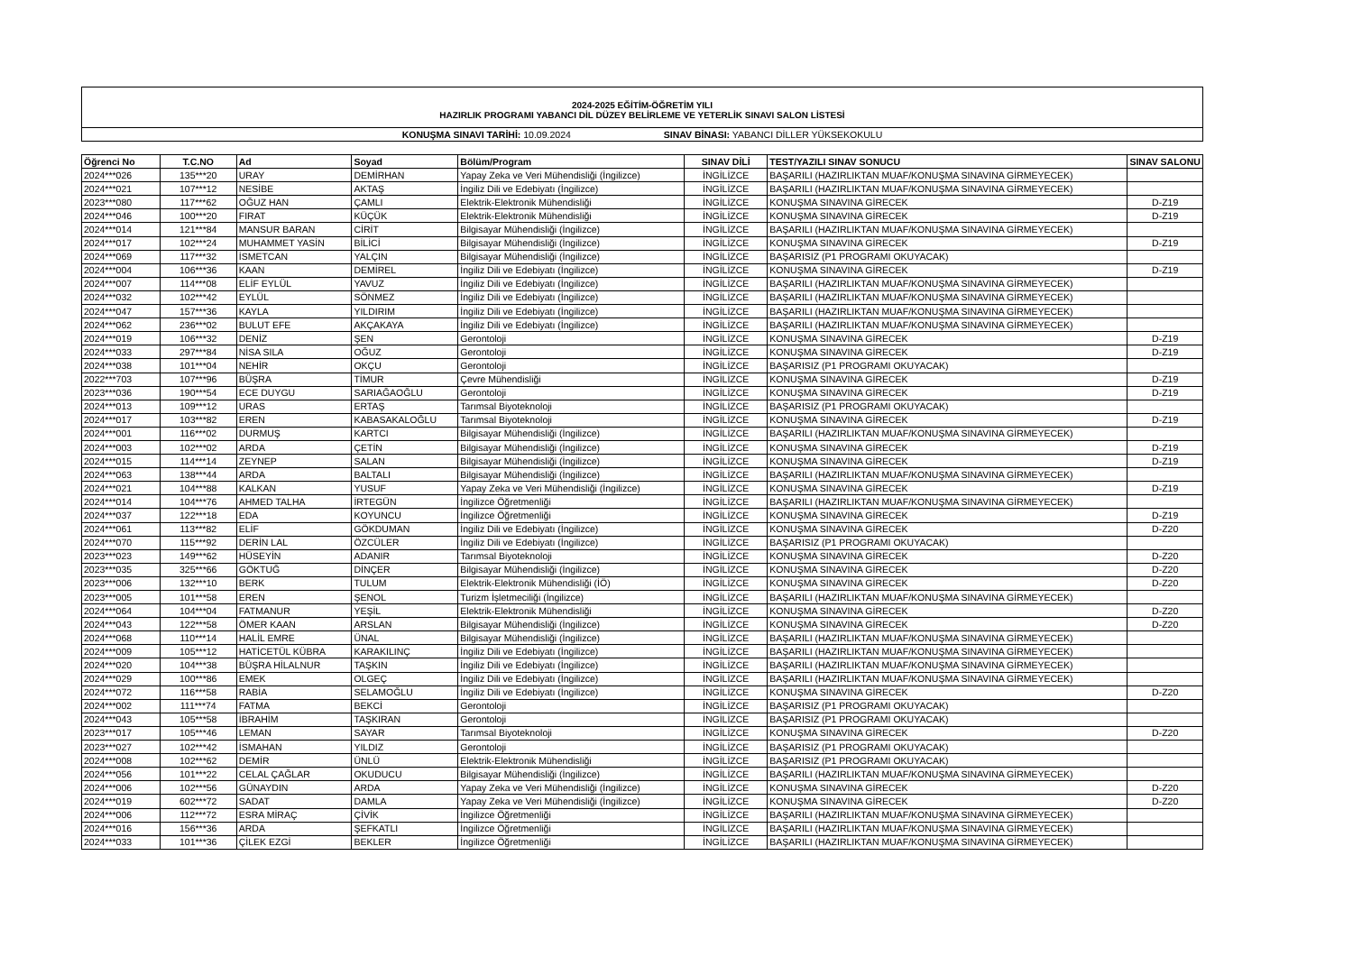2024-2025 EĞİTİM-ÖĞRETİM YILI
HAZIRLIK PROGRAMI YABANCI DİL DÜZEY BELİRLEME VE YETERLİK SINAVI SALON LİSTESİ
KONUŞMA SINAVI TARİHİ: 10.09.2024 SINAV BİNASI: YABANCI DİLLER YÜKSEKOKULU
| Öğrenci No | T.C.NO | Ad | Soyad | Bölüm/Program | SINAV DİLİ | TEST/YAZILI SINAV SONUCU | SINAV SALONU |
| --- | --- | --- | --- | --- | --- | --- | --- |
| 2024***026 | 135***20 | URAY | DEMİRHAN | Yapay Zeka ve Veri Mühendisliği (İngilizce) | İNGİLİZCE | BAŞARILI (HAZIRLIKTAN MUAF/KONUŞMA SINAVINA GİRMEYECEK) | |
| 2024***021 | 107***12 | NESİBE | AKTAŞ | İngiliz Dili ve Edebiyatı (İngilizce) | İNGİLİZCE | BAŞARILI (HAZIRLIKTAN MUAF/KONUŞMA SINAVINA GİRMEYECEK) | |
| 2023***080 | 117***62 | OĞUZ HAN | ÇAMLI | Elektrik-Elektronik Mühendisliği | İNGİLİZCE | KONUŞMA SINAVINA GİRECEK | D-Z19 |
| 2024***046 | 100***20 | FIRAT | KÜÇÜK | Elektrik-Elektronik Mühendisliği | İNGİLİZCE | KONUŞMA SINAVINA GİRECEK | D-Z19 |
| 2024***014 | 121***84 | MANSUR BARAN | CİRİT | Bilgisayar Mühendisliği (İngilizce) | İNGİLİZCE | BAŞARILI (HAZIRLIKTAN MUAF/KONUŞMA SINAVINA GİRMEYECEK) | |
| 2024***017 | 102***24 | MUHAMMET YASİN | BİLİCİ | Bilgisayar Mühendisliği (İngilizce) | İNGİLİZCE | KONUŞMA SINAVINA GİRECEK | D-Z19 |
| 2024***069 | 117***32 | İSMETCAN | YALÇIN | Bilgisayar Mühendisliği (İngilizce) | İNGİLİZCE | BAŞARISIZ (P1 PROGRAMI OKUYACAK) | |
| 2024***004 | 106***36 | KAAN | DEMİREL | İngiliz Dili ve Edebiyatı (İngilizce) | İNGİLİZCE | KONUŞMA SINAVINA GİRECEK | D-Z19 |
| 2024***007 | 114***08 | ELİF EYLÜL | YAVUZ | İngiliz Dili ve Edebiyatı (İngilizce) | İNGİLİZCE | BAŞARILI (HAZIRLIKTAN MUAF/KONUŞMA SINAVINA GİRMEYECEK) | |
| 2024***032 | 102***42 | EYLÜL | SÖNMEZ | İngiliz Dili ve Edebiyatı (İngilizce) | İNGİLİZCE | BAŞARILI (HAZIRLIKTAN MUAF/KONUŞMA SINAVINA GİRMEYECEK) | |
| 2024***047 | 157***36 | KAYLA | YILDIRIM | İngiliz Dili ve Edebiyatı (İngilizce) | İNGİLİZCE | BAŞARILI (HAZIRLIKTAN MUAF/KONUŞMA SINAVINA GİRMEYECEK) | |
| 2024***062 | 236***02 | BULUT EFE | AKÇAKAYA | İngiliz Dili ve Edebiyatı (İngilizce) | İNGİLİZCE | BAŞARILI (HAZIRLIKTAN MUAF/KONUŞMA SINAVINA GİRMEYECEK) | |
| 2024***019 | 106***32 | DENİZ | ŞEN | Gerontoloji | İNGİLİZCE | KONUŞMA SINAVINA GİRECEK | D-Z19 |
| 2024***033 | 297***84 | NİSA SILA | OĞUZ | Gerontoloji | İNGİLİZCE | KONUŞMA SINAVINA GİRECEK | D-Z19 |
| 2024***038 | 101***04 | NEHİR | OKÇU | Gerontoloji | İNGİLİZCE | BAŞARISIZ (P1 PROGRAMI OKUYACAK) | |
| 2022***703 | 107***96 | BÜŞRA | TİMUR | Çevre Mühendisliği | İNGİLİZCE | KONUŞMA SINAVINA GİRECEK | D-Z19 |
| 2023***036 | 190***54 | ECE DUYGU | SARIAĞAOĞLU | Gerontoloji | İNGİLİZCE | KONUŞMA SINAVINA GİRECEK | D-Z19 |
| 2024***013 | 109***12 | URAS | ERTAŞ | Tarımsal Biyoteknoloji | İNGİLİZCE | BAŞARISIZ (P1 PROGRAMI OKUYACAK) | |
| 2024***017 | 103***82 | EREN | KABASAKALOĞLU | Tarımsal Biyoteknoloji | İNGİLİZCE | KONUŞMA SINAVINA GİRECEK | D-Z19 |
| 2024***001 | 116***02 | DURMUŞ | KARTCI | Bilgisayar Mühendisliği (İngilizce) | İNGİLİZCE | BAŞARILI (HAZIRLIKTAN MUAF/KONUŞMA SINAVINA GİRMEYECEK) | |
| 2024***003 | 102***02 | ARDA | ÇETİN | Bilgisayar Mühendisliği (İngilizce) | İNGİLİZCE | KONUŞMA SINAVINA GİRECEK | D-Z19 |
| 2024***015 | 114***14 | ZEYNEP | SALAN | Bilgisayar Mühendisliği (İngilizce) | İNGİLİZCE | KONUŞMA SINAVINA GİRECEK | D-Z19 |
| 2024***063 | 138***44 | ARDA | BALTALI | Bilgisayar Mühendisliği (İngilizce) | İNGİLİZCE | BAŞARILI (HAZIRLIKTAN MUAF/KONUŞMA SINAVINA GİRMEYECEK) | |
| 2024***021 | 104***88 | KALKAN | YUSUF | Yapay Zeka ve Veri Mühendisliği (İngilizce) | İNGİLİZCE | KONUŞMA SINAVINA GİRECEK | D-Z19 |
| 2024***014 | 104***76 | AHMED TALHA | İRTEGÜN | İngilizce Öğretmenliği | İNGİLİZCE | BAŞARILI (HAZIRLIKTAN MUAF/KONUŞMA SINAVINA GİRMEYECEK) | |
| 2024***037 | 122***18 | EDA | KOYUNCU | İngilizce Öğretmenliği | İNGİLİZCE | KONUŞMA SINAVINA GİRECEK | D-Z19 |
| 2024***061 | 113***82 | ELİF | GÖKDUMAN | İngiliz Dili ve Edebiyatı (İngilizce) | İNGİLİZCE | KONUŞMA SINAVINA GİRECEK | D-Z20 |
| 2024***070 | 115***92 | DERİN LAL | ÖZCÜLER | İngiliz Dili ve Edebiyatı (İngilizce) | İNGİLİZCE | BAŞARISIZ (P1 PROGRAMI OKUYACAK) | |
| 2023***023 | 149***62 | HÜSEYİN | ADANIR | Tarımsal Biyoteknoloji | İNGİLİZCE | KONUŞMA SINAVINA GİRECEK | D-Z20 |
| 2023***035 | 325***66 | GÖKTUĞ | DİNÇER | Bilgisayar Mühendisliği (İngilizce) | İNGİLİZCE | KONUŞMA SINAVINA GİRECEK | D-Z20 |
| 2023***006 | 132***10 | BERK | TULUM | Elektrik-Elektronik Mühendisliği (İÖ) | İNGİLİZCE | KONUŞMA SINAVINA GİRECEK | D-Z20 |
| 2023***005 | 101***58 | EREN | ŞENOL | Turizm İşletmeciliği (İngilizce) | İNGİLİZCE | BAŞARILI (HAZIRLIKTAN MUAF/KONUŞMA SINAVINA GİRMEYECEK) | |
| 2024***064 | 104***04 | FATMANUR | YEŞİL | Elektrik-Elektronik Mühendisliği | İNGİLİZCE | KONUŞMA SINAVINA GİRECEK | D-Z20 |
| 2024***043 | 122***58 | ÖMER KAAN | ARSLAN | Bilgisayar Mühendisliği (İngilizce) | İNGİLİZCE | KONUŞMA SINAVINA GİRECEK | D-Z20 |
| 2024***068 | 110***14 | HALİL EMRE | ÜNAL | Bilgisayar Mühendisliği (İngilizce) | İNGİLİZCE | BAŞARILI (HAZIRLIKTAN MUAF/KONUŞMA SINAVINA GİRMEYECEK) | |
| 2024***009 | 105***12 | HATİCETÜL KÜBRA | KARAKILINÇ | İngiliz Dili ve Edebiyatı (İngilizce) | İNGİLİZCE | BAŞARILI (HAZIRLIKTAN MUAF/KONUŞMA SINAVINA GİRMEYECEK) | |
| 2024***020 | 104***38 | BÜŞRA HİLALNUR | TAŞKIN | İngiliz Dili ve Edebiyatı (İngilizce) | İNGİLİZCE | BAŞARILI (HAZIRLIKTAN MUAF/KONUŞMA SINAVINA GİRMEYECEK) | |
| 2024***029 | 100***86 | EMEK | OLGEÇ | İngiliz Dili ve Edebiyatı (İngilizce) | İNGİLİZCE | BAŞARILI (HAZIRLIKTAN MUAF/KONUŞMA SINAVINA GİRMEYECEK) | |
| 2024***072 | 116***58 | RABİA | SELAMOĞLU | İngiliz Dili ve Edebiyatı (İngilizce) | İNGİLİZCE | KONUŞMA SINAVINA GİRECEK | D-Z20 |
| 2024***002 | 111***74 | FATMA | BEKCİ | Gerontoloji | İNGİLİZCE | BAŞARISIZ (P1 PROGRAMI OKUYACAK) | |
| 2024***043 | 105***58 | İBRAHİM | TAŞKIRAN | Gerontoloji | İNGİLİZCE | BAŞARISIZ (P1 PROGRAMI OKUYACAK) | |
| 2023***017 | 105***46 | LEMAN | SAYAR | Tarımsal Biyoteknoloji | İNGİLİZCE | KONUŞMA SINAVINA GİRECEK | D-Z20 |
| 2023***027 | 102***42 | İSMAHAN | YILDIZ | Gerontoloji | İNGİLİZCE | BAŞARISIZ (P1 PROGRAMI OKUYACAK) | |
| 2024***008 | 102***62 | DEMİR | ÜNLÜ | Elektrik-Elektronik Mühendisliği | İNGİLİZCE | BAŞARISIZ (P1 PROGRAMI OKUYACAK) | |
| 2024***056 | 101***22 | CELAL ÇAĞLAR | OKUDUCU | Bilgisayar Mühendisliği (İngilizce) | İNGİLİZCE | BAŞARILI (HAZIRLIKTAN MUAF/KONUŞMA SINAVINA GİRMEYECEK) | |
| 2024***006 | 102***56 | GÜNAYDIN | ARDA | Yapay Zeka ve Veri Mühendisliği (İngilizce) | İNGİLİZCE | KONUŞMA SINAVINA GİRECEK | D-Z20 |
| 2024***019 | 602***72 | SADAT | DAMLA | Yapay Zeka ve Veri Mühendisliği (İngilizce) | İNGİLİZCE | KONUŞMA SINAVINA GİRECEK | D-Z20 |
| 2024***006 | 112***72 | ESRA MİRAÇ | ÇİVİK | İngilizce Öğretmenliği | İNGİLİZCE | BAŞARILI (HAZIRLIKTAN MUAF/KONUŞMA SINAVINA GİRMEYECEK) | |
| 2024***016 | 156***36 | ARDA | ŞEFKATLI | İngilizce Öğretmenliği | İNGİLİZCE | BAŞARILI (HAZIRLIKTAN MUAF/KONUŞMA SINAVINA GİRMEYECEK) | |
| 2024***033 | 101***36 | ÇİLEK EZGİ | BEKLER | İngilizce Öğretmenliği | İNGİLİZCE | BAŞARILI (HAZIRLIKTAN MUAF/KONUŞMA SINAVINA GİRMEYECEK) | |